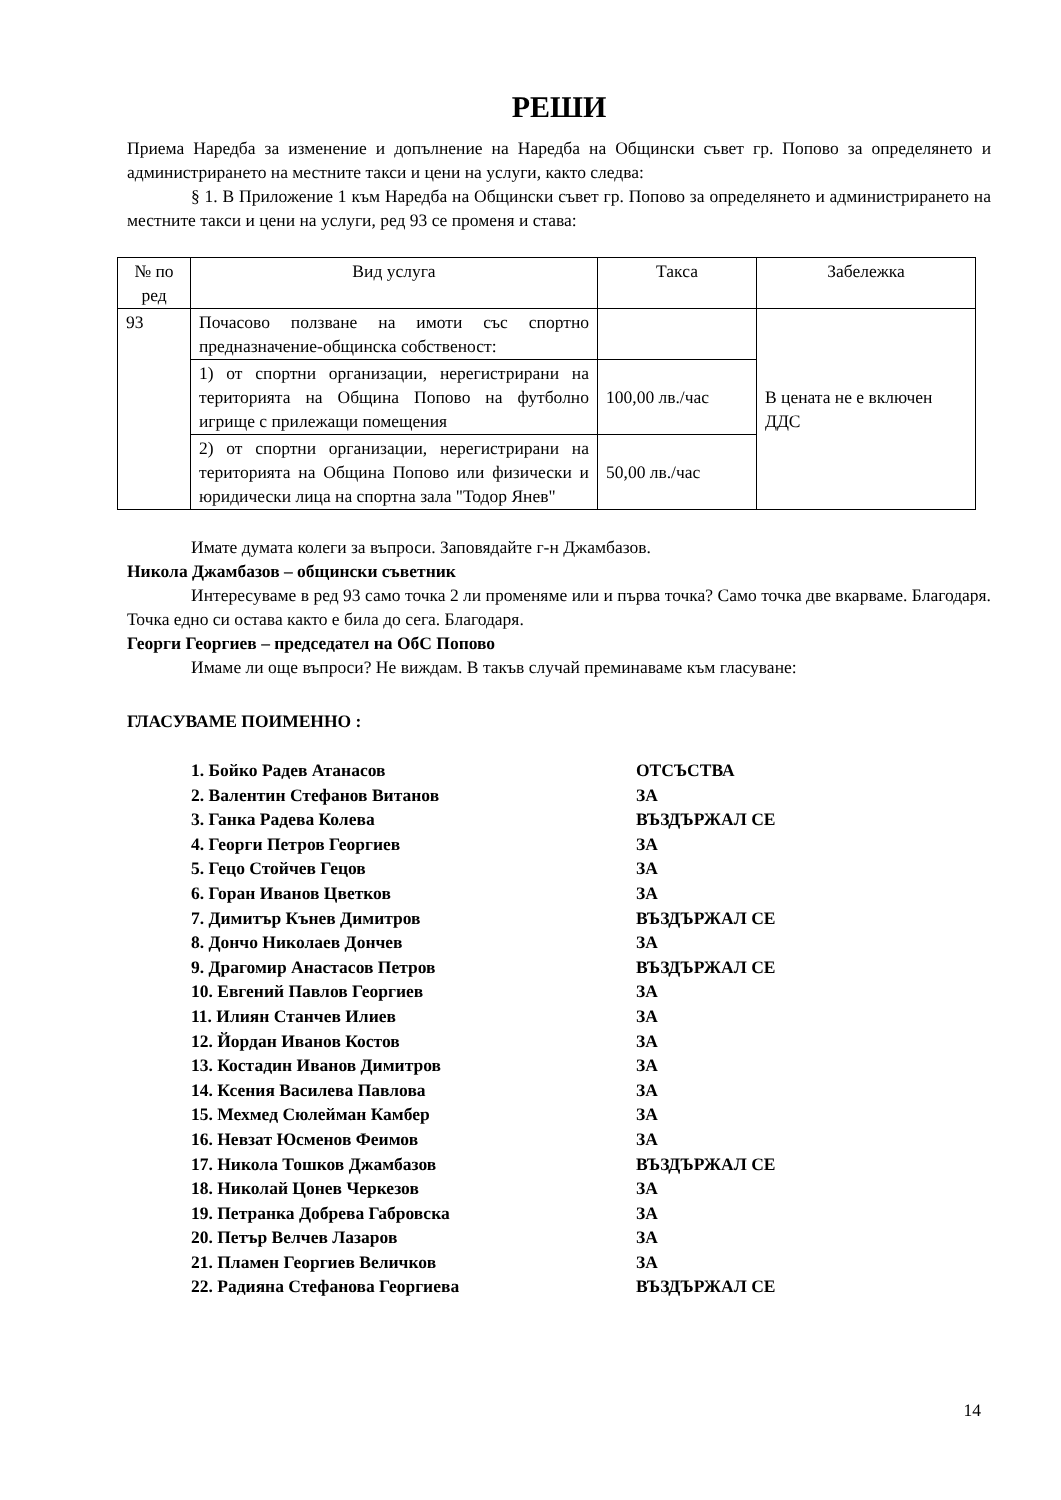РЕШИ
Приема Наредба за изменение и допълнение на Наредба на Общински съвет гр. Попово за определянето и администрирането на местните такси и цени на услуги, както следва:
§ 1. В Приложение 1 към Наредба на Общински съвет гр. Попово за определянето и администрирането на местните такси и цени на услуги, ред 93 се променя и става:
| № по ред | Вид услуга | Такса | Забележка |
| 93 | Почасово ползване на имоти със спортно предназначение-общинска собственост: | | В цената не е включен ДДС |
| | 1) от спортни организации, нерегистрирани на територията на Община Попово на футболно игрище с прилежащи помещения | 100,00 лв./час | |
| | 2) от спортни организации, нерегистрирани на територията на Община Попово или физически и юридически лица на спортна зала "Тодор Янев" | 50,00 лв./час | |
Имате думата колеги за въпроси. Заповядайте г-н Джамбазов.
Никола Джамбазов – общински съветник
Интересуваме в ред 93 само точка 2 ли променяме или и първа точка? Само точка две вкарваме. Благодаря. Точка едно си остава както е била до сега. Благодаря.
Георги Георгиев – председател на ОбС Попово
Имаме ли още въпроси? Не виждам. В такъв случай преминаваме към гласуване:
ГЛАСУВАМЕ ПОИМЕННО :
1. Бойко Радев Атанасов ОТСЪСТВА
2. Валентин Стефанов Витанов ЗА
3. Ганка Радева Колева ВЪЗДЪРЖАЛ СЕ
4. Георги Петров Георгиев ЗА
5. Гецо Стойчев Гецов ЗА
6. Горан Иванов Цветков ЗА
7. Димитър Кънев Димитров ВЪЗДЪРЖАЛ СЕ
8. Дончо Николаев Дончев ЗА
9. Драгомир Анастасов Петров ВЪЗДЪРЖАЛ СЕ
10. Евгений Павлов Георгиев ЗА
11. Илиян Станчев Илиев ЗА
12. Йордан Иванов Костов ЗА
13. Костадин Иванов Димитров ЗА
14. Ксения Василева Павлова ЗА
15. Мехмед Сюлейман Камбер ЗА
16. Невзат Юсменов Феимов ЗА
17. Никола Тошков Джамбазов ВЪЗДЪРЖАЛ СЕ
18. Николай Цонев Черкезов ЗА
19. Петранка Добрева Габровска ЗА
20. Петър Велчев Лазаров ЗА
21. Пламен Георгиев Величков ЗА
22. Радияна Стефанова Георгиева ВЪЗДЪРЖАЛ СЕ
14